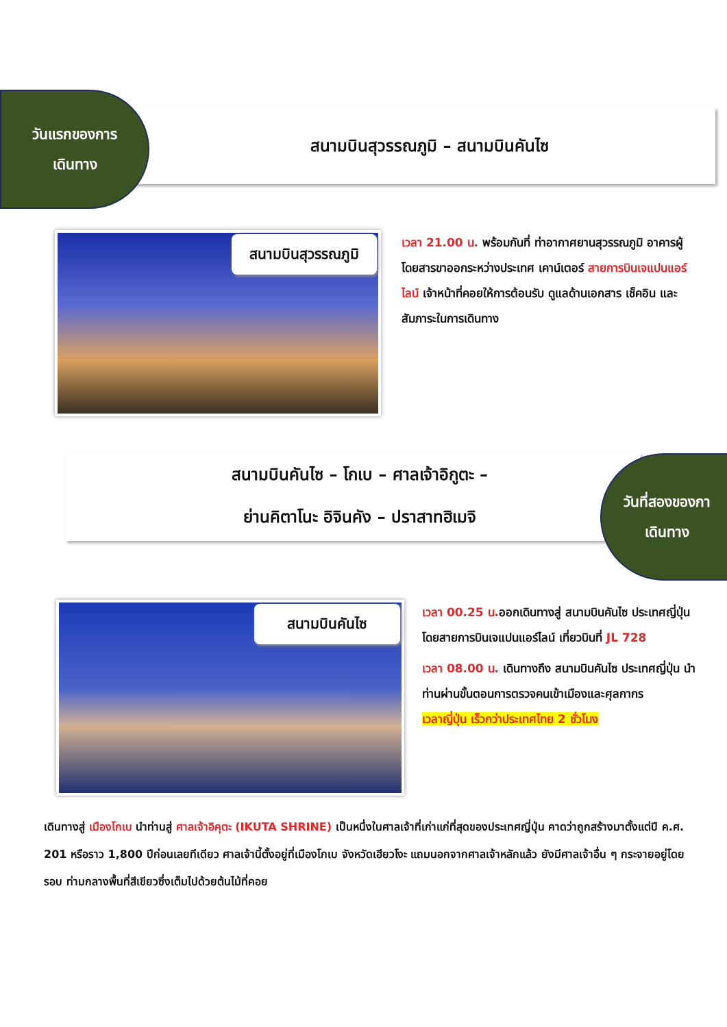วันแรกของการ
เดินทาง
สนามบินสุวรรณภูมิ – สนามบินคันไซ
สนามบินสุวรรณภูมิ
เวลา 21.00 น. พร้อมกันที่ ท่าอากาศยานสุวรรณภูมิ อาคารผู้โดยสารขาออกระหว่างประเทศ เคาน์เตอร์ สายการบินเจแปนแอร์ไลน์ เจ้าหน้าที่คอยให้การต้อนรับ ดูแลด้านเอกสาร เช็คอิน และสัมภาระในการเดินทาง
สนามบินคันไซ – โกเบ – ศาลเจ้าอิกูตะ –
ย่านคิตาโนะ อิจินคัง – ปราสาทฮิเมจิ
วันที่สองของกา
เดินทาง
สนามบินคันไซ
เวลา 00.25 น. ออกเดินทางสู่ สนามบินคันไซ ประเทศญี่ปุ่น โดยสายการบินเจแปนแอร์ไลน์ เที่ยวบินที่ JL 728
เวลา 08.00 น. เดินทางถึง สนามบินคันไซ ประเทศญี่ปุ่น นำท่านผ่านขั้นตอนการตรวจคนเข้าเมืองและศุลกากร
เวลาญี่ปุ่น เร็วกว่าประเทศไทย 2 ชั่วโมง
เดินทางสู่ เมืองโกเบ นำท่านสู่ ศาลเจ้าอิคุตะ (IKUTA SHRINE) เป็นหนึ่งในศาลเจ้าที่เก่าแก่ที่สุดของประเทศญี่ปุ่น คาดว่าถูกสร้างมาตั้งแต่ปี ค.ศ. 201 หรือราว 1,800 ปีก่อนเลยทีเดียว ศาลเจ้านี้ตั้งอยู่ที่เมืองโกเบ จังหวัดเฮียวโงะ แถมนอกจากศาลเจ้าหลักแล้ว ยังมีศาลเจ้าอื่น ๆ กระจายอยู่โดยรอบ ท่ามกลางพื้นที่สีเขียวซึ่งเต็มไปด้วยต้นไม้ที่คอย